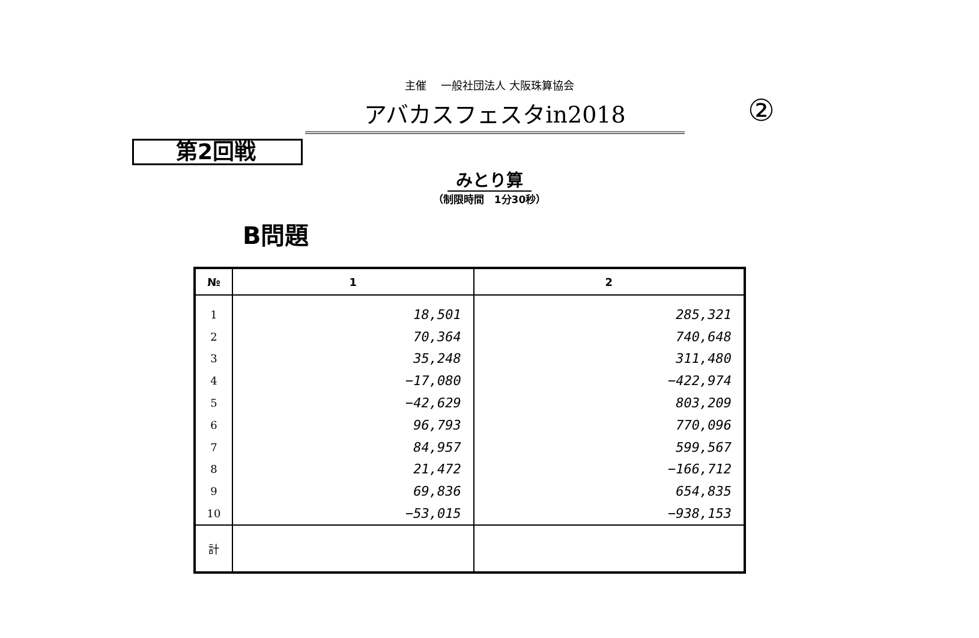主催　 一般社団法人 大阪珠算協会
アバカスフェスタin2018 ②
第2回戦
みとり算
（制限時間　1分30秒）
B問題
| № | 1 | 2 |
| --- | --- | --- |
| 1 | 18,501 | 285,321 |
| 2 | 70,364 | 740,648 |
| 3 | 35,248 | 311,480 |
| 4 | −17,080 | −422,974 |
| 5 | −42,629 | 803,209 |
| 6 | 96,793 | 770,096 |
| 7 | 84,957 | 599,567 |
| 8 | 21,472 | −166,712 |
| 9 | 69,836 | 654,835 |
| 10 | −53,015 | −938,153 |
| 計 | | |